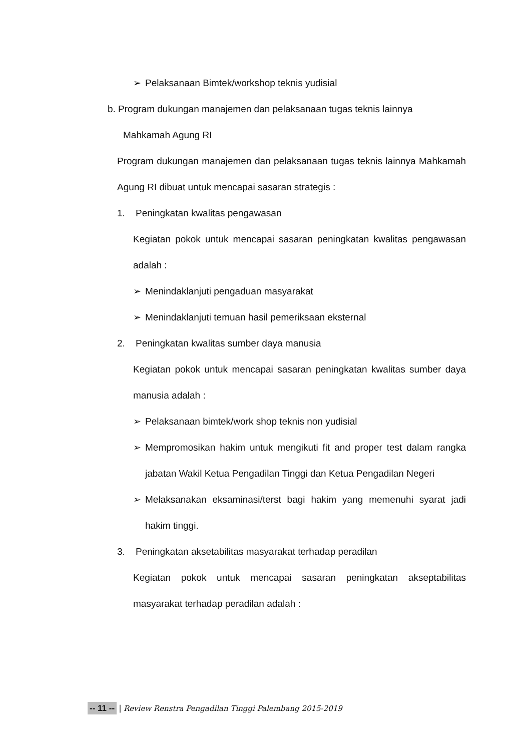➢ Pelaksanaan Bimtek/workshop teknis yudisial
b. Program dukungan manajemen dan pelaksanaan tugas teknis lainnya
Mahkamah Agung RI
Program dukungan manajemen dan pelaksanaan tugas teknis lainnya Mahkamah Agung RI dibuat untuk mencapai sasaran strategis :
1. Peningkatan kwalitas pengawasan
Kegiatan pokok untuk mencapai sasaran peningkatan kwalitas pengawasan adalah :
➢ Menindaklanjuti pengaduan masyarakat
➢ Menindaklanjuti temuan hasil pemeriksaan eksternal
2. Peningkatan kwalitas sumber daya manusia
Kegiatan pokok untuk mencapai sasaran peningkatan kwalitas sumber daya manusia adalah :
➢ Pelaksanaan bimtek/work shop teknis non yudisial
➢ Mempromosikan hakim untuk mengikuti fit and proper test dalam rangka jabatan Wakil Ketua Pengadilan Tinggi dan Ketua Pengadilan Negeri
➢ Melaksanakan eksaminasi/terst bagi hakim yang memenuhi syarat jadi hakim tinggi.
3. Peningkatan aksetabilitas masyarakat terhadap peradilan
Kegiatan pokok untuk mencapai sasaran peningkatan akseptabilitas masyarakat terhadap peradilan adalah :
-- 11 -- | Review Renstra Pengadilan Tinggi Palembang 2015-2019